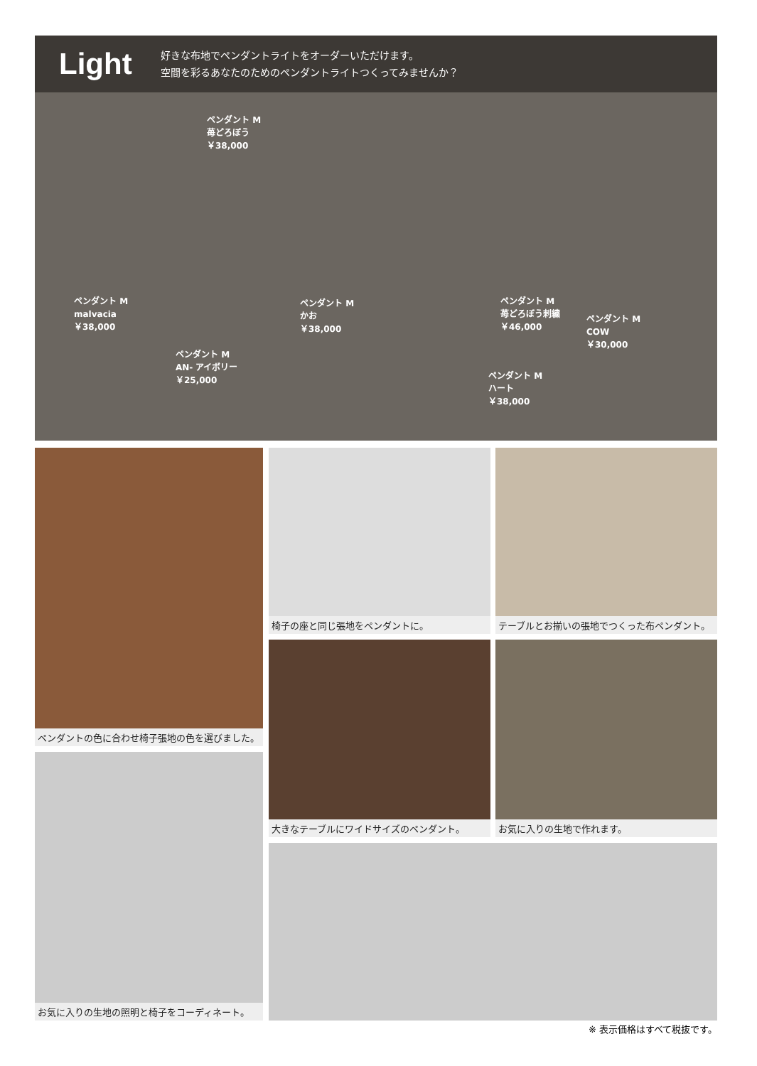Light
好きな布地でペンダントライトをオーダーいただけます。
空間を彩るあなたのためのペンダントライトつくってみませんか？
ペンダント M
苺どろぼう
￥38,000
ペンダント M
malvacia
￥38,000
ペンダント M
AN- アイボリー
￥25,000
ペンダント M
かお
￥38,000
ペンダント M
苺どろぼう刺繍
￥46,000
ペンダント M
COW
￥30,000
ペンダント M
ハート
￥38,000
ペンダントの色に合わせ椅子張地の色を選びました。
椅子の座と同じ張地をペンダントに。
テーブルとお揃いの張地でつくった布ペンダント。
大きなテーブルにワイドサイズのペンダント。
お気に入りの生地で作れます。
お気に入りの生地の照明と椅子をコーディネート。
※ 表示価格はすべて税抜です。